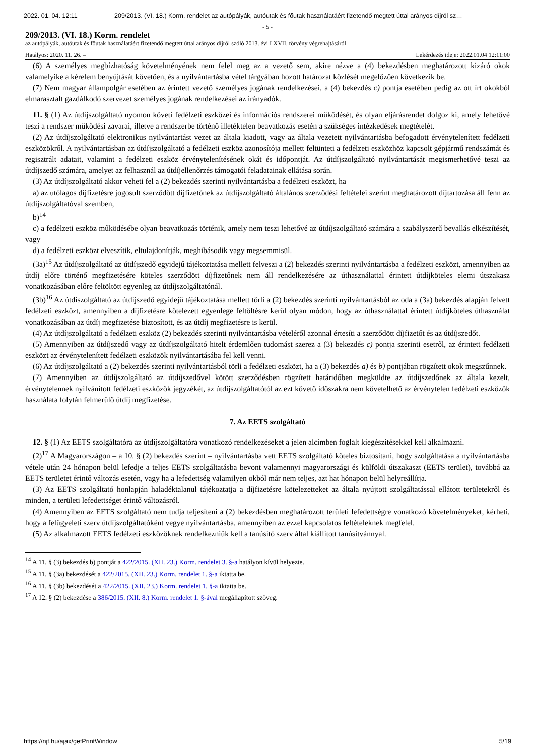2022. 01. 04. 12:11 209/2013. (VI. 18.) Korm. rendelet az autópályák, autóutak és főutak használatáért fizetendő megtett úttal arányos díjról sz…
- 5 -
209/2013. (VI. 18.) Korm. rendelet
az autópályák, autóutak és főutak használatáért fizetendő megtett úttal arányos díjról szóló 2013. évi LXVII. törvény végrehajtásáról
Hatályos: 2020. 11. 26. – Lekérdezés ideje: 2022.01.04 12:11:00
(6) A személyes megbízhatóság követelményének nem felel meg az a vezető sem, akire nézve a (4) bekezdésben meghatározott kizáró okok valamelyike a kérelem benyújtását követően, és a nyilvántartásba vétel tárgyában hozott határozat közlését megelőzően következik be.
(7) Nem magyar állampolgár esetében az érintett vezető személyes jogának rendelkezései, a (4) bekezdés c) pontja esetében pedig az ott írt okokból elmarasztalt gazdálkodó szervezet személyes jogának rendelkezései az irányadók.
11. § (1) Az útdíjszolgáltató nyomon követi fedélzeti eszközei és információs rendszerei működését, és olyan eljárásrendet dolgoz ki, amely lehetővé teszi a rendszer működési zavarai, illetve a rendszerbe történő illetéktelen beavatkozás esetén a szükséges intézkedések megtételét.
(2) Az útdíjszolgáltató elektronikus nyilvántartást vezet az általa kiadott, vagy az általa vezetett nyilvántartásba befogadott érvénytelenített fedélzeti eszközökről. A nyilvántartásban az útdíjszolgáltató a fedélzeti eszköz azonosítója mellett feltünteti a fedélzeti eszközhöz kapcsolt gépjármű rendszámát és regisztrált adatait, valamint a fedélzeti eszköz érvénytelenítésének okát és időpontját. Az útdíjszolgáltató nyilvántartását megismerhetővé teszi az útdíjszedő számára, amelyet az felhasznál az útdíjellenőrzés támogatói feladatainak ellátása során.
(3) Az útdíjszolgáltató akkor veheti fel a (2) bekezdés szerinti nyilvántartásba a fedélzeti eszközt, ha
a) az utólagos díjfizetésre jogosult szerződött díjfizetőnek az útdíjszolgáltató általános szerződési feltételei szerint meghatározott díjtartozása áll fenn az útdíjszolgáltatóval szemben,
b)<sup>14</sup>
c) a fedélzeti eszköz működésébe olyan beavatkozás történik, amely nem teszi lehetővé az útdíjszolgáltató számára a szabályszerű bevallás elkészítését, vagy
d) a fedélzeti eszközt elveszítik, eltulajdonítják, meghibásodik vagy megsemmisül.
(3a)<sup>15</sup> Az útdíjszolgáltató az útdíjszedő egyidejű tájékoztatása mellett felveszi a (2) bekezdés szerinti nyilvántartásba a fedélzeti eszközt, amennyiben az útdíj előre történő megfizetésére köteles szerződött díjfizetőnek nem áll rendelkezésére az úthasználattal érintett útdíjköteles elemi útszakasz vonatkozásában előre feltöltött egyenleg az útdíjszolgáltatónál.
(3b)<sup>16</sup> Az útdíszolgáltató az útdíjszedő egyidejű tájékoztatása mellett törli a (2) bekezdés szerinti nyilvántartásból az oda a (3a) bekezdés alapján felvett fedélzeti eszközt, amennyiben a díjfizetésre kötelezett egyenlege feltöltésre kerül olyan módon, hogy az úthasználattal érintett útdíjköteles úthasználat vonatkozásában az útdíj megfizetése biztosított, és az útdíj megfizetésre is kerül.
(4) Az útdíjszolgáltató a fedélzeti eszköz (2) bekezdés szerinti nyilvántartásba vételéről azonnal értesíti a szerződött díjfizetőt és az útdíjszedőt.
(5) Amennyiben az útdíjszedő vagy az útdíjszolgáltató hitelt érdemlően tudomást szerez a (3) bekezdés c) pontja szerinti esetről, az érintett fedélzeti eszközt az érvénytelenített fedélzeti eszközök nyilvántartásába fel kell venni.
(6) Az útdíjszolgáltató a (2) bekezdés szerinti nyilvántartásból törli a fedélzeti eszközt, ha a (3) bekezdés a) és b) pontjában rögzített okok megszűnnek.
(7) Amennyiben az útdíjszolgáltató az útdíjszedővel kötött szerződésben rögzített határidőben megküldte az útdíjszedőnek az általa kezelt, érvénytelennek nyilvánított fedélzeti eszközök jegyzékét, az útdíjszolgáltatótól az ezt követő időszakra nem követelhető az érvénytelen fedélzeti eszközök használata folytán felmerülő útdíj megfizetése.
7. Az EETS szolgáltató
12. § (1) Az EETS szolgáltatóra az útdíjszolgáltatóra vonatkozó rendelkezéseket a jelen alcímben foglalt kiegészítésekkel kell alkalmazni.
(2)<sup>17</sup> A Magyarországon – a 10. § (2) bekezdés szerint – nyilvántartásba vett EETS szolgáltató köteles biztosítani, hogy szolgáltatása a nyilvántartásba vétele után 24 hónapon belül lefedje a teljes EETS szolgáltatásba bevont valamennyi magyarországi és külföldi útszakaszt (EETS terület), továbbá az EETS területet érintő változás esetén, vagy ha a lefedettség valamilyen okból már nem teljes, azt hat hónapon belül helyreállítja.
(3) Az EETS szolgáltató honlapján haladéktalanul tájékoztatja a díjfizetésre kötelezetteket az általa nyújtott szolgáltatással ellátott területekről és minden, a területi lefedettséget érintő változásról.
(4) Amennyiben az EETS szolgáltató nem tudja teljesíteni a (2) bekezdésben meghatározott területi lefedettségre vonatkozó követelményeket, kérheti, hogy a felügyeleti szerv útdíjszolgáltatóként vegye nyilvántartásba, amennyiben az ezzel kapcsolatos feltételeknek megfelel.
(5) Az alkalmazott EETS fedélzeti eszközöknek rendelkezniük kell a tanúsító szerv által kiállított tanúsítvánnyal.
<sup>14</sup> A 11. § (3) bekezdés b) pontját a 422/2015. (XII. 23.) Korm. rendelet 3. §-a hatályon kívül helyezte.
<sup>15</sup> A 11. § (3a) bekezdését a 422/2015. (XII. 23.) Korm. rendelet 1. §-a iktatta be.
<sup>16</sup> A 11. § (3b) bekezdését a 422/2015. (XII. 23.) Korm. rendelet 1. §-a iktatta be.
<sup>17</sup> A 12. § (2) bekezdése a 386/2015. (XII. 8.) Korm. rendelet 1. §-ával megállapított szöveg.
https://njt.hu/ajax/getPrintWindow 5/19